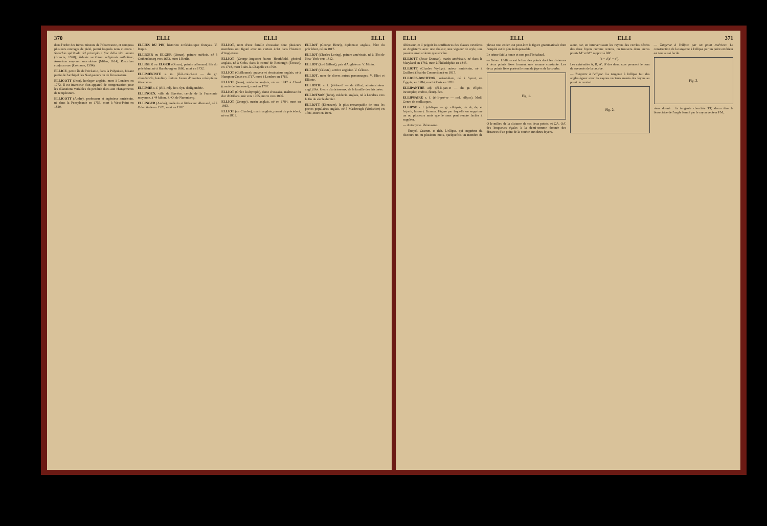370 ELLI ELLI ELLI
dans l'ordre des frères mineurs de l'observance, et composa plusieurs ouvrages de piété, parmi lesquels nous citerons : Specchio spirituale del principio e fine della vita umana (Brescia, 1590); Tabulæ veritatum religionis catholicæ; Rosarium magnum sacerdotum (Milan, 1614); Rosarium confessorum (Crémone, 1594).
ELLICE, petite île de l'Océanie, dans la Polynésie, faisant partie de l'archipel des Navigateurs ou de Krusenstern.
ELLICOTT (Jean), horloger anglais, mort à Londres en 1772. Il est inventeur d'un appareil de compensation pour les dilatations variables du pendule dues aux changements de température.
ELLICOTT (André), professeur et ingénieur américain, né dans la Pensylvanie en 1753, mort à West-Point en 1820.
ELLIES DU PIN, historien ecclésiastique français. V. Dupin.
ELLIGER ou ELGER (Otmar), peintre suédois, né à Gothembourg vers 1632, mort à Berlin.
ELLIGER ou ELGER (Otmar), peintre allemand, fils du précédent, né à Hambourg en 1666, mort en 1732.
ELLIMÉNISTE s. m. (él-li-mé-ni-ste — du gr. elliménistês, batelier). Entom. Genre d'insectes coléoptères tétramères.
ELLIMIE s. f. (él-li-mî). Bot. Syn. d'oligomérie.
ELLINGEN, ville de Bavière, cercle de la Franconie moyenne, à 44 kilom. S.-O. de Nuremberg.
ELLINGER (André), médecin et littérateur allemand, né à Orlemünde en 1526, mort en 1582.
ELLIOT, nom d'une famille écossaise dont plusieurs membres ont figuré avec un certain éclat dans l'histoire d'Angleterre.
ELLIOT (George-Auguste) baron Heathfield, général anglais, né à Stobs, dans le comté de Roxburgh (Écosse), en 1718, mort à Aix-la-Chapelle en 1790.
ELLIOT (Guillaume), graveur et dessinateur anglais, né à Hampton-Court en 1717, mort à Londres en 1766.
ELLIOT (Jean), médecin anglais, né en 1747 à Chard (comté de Somerset), mort en 1787.
ELLIOT (Grâce Dalrymple), dame écossaise, maîtresse du duc d'Orléans, née vers 1765, morte vers 1806.
ELLIOT (George), marin anglais, né en 1784, mort en 1863.
ELLIOT (sir Charles), marin anglais, parent du précédent, né en 1801.
ELLIOT (George Henri), diplomate anglais, frère du précédent, né en 1817.
ELLIOT (Charles Loring), peintre américain, né à l'Est de New-York vers 1812.
ELLIOT (lord Gilbert), pair d'Angleterre. V. Minto.
ELLIOT (Céleste), actrice anglaise. V. Céleste.
ELLIOT, nom de divers autres personnages. V. Eliot et Elliotte.
ELLIOTIE s. f. (él-li-o-tî — de Elliot, administrateur angl.) Bot. Genre d'arbrisseaux, de la famille des éricinées.
ELLIOTSON (John), médecin anglais, né à Londres vers la fin du siècle dernier.
ELLIOTT (Ebenezer), le plus remarquable de tous les poëtes populaires anglais, né à Masbrough (Yorkshire) en 1781, mort en 1849.
ELLI ELLI ELLI 371
défenseur, et il peignit les souffrances des classes ouvrières en Angleterre avec une chaleur, une vigueur de style, une passion aussi ardente que sincère.
ELLIOTT (Jesse Duncan), marin américain, né dans le Maryland en 1782, mort à Philadelphie en 1845.
ELLIOTT (Charles Wyllys), auteur américain, né à Guilford (État du Connecticut) en 1817.
ELLIOES-BOCHTOR, orientaliste, né à Syout, en Égypte, en 1784, mort à Paris en 1821.
ELLIPANTHE adj. (él-li-pan-te — du gr. ellipês, incomplet; anthos, fleur). Bot.
ELLIPSAIRE s. f. (él-li-psè-re — rad. ellipse). Moll. Genre de mollusques.
ELLIPSE s. f. (él-li-pse — gr. elleipsis; de ek, de, et leipein, laisser). Gramm. Figure par laquelle on supprime un ou plusieurs mots que le sens peut rendre faciles à suppléer.
— Antonyme. Pléonasme.
— Encycl. Gramm. et rhét. L'ellipse, qui supprime du discours un ou plusieurs mots, quelquefois un membre de phrase tout entier, est peut-être la figure grammaticale dont l'emploi est le plus indispensable.
Le crime fait la honte et non pas l'échafaud.
— Géom. L'ellipse est le lieu des points dont les distances à deux points fixes forment une somme constante. Les deux points fixes portent le nom de foyers de la courbe.
Fig. 1.
O le milieu de la distance de ces deux points, et OA, OA' des longueurs égales à la demi-somme donnée des distances d'un point de la courbe aux deux foyers.
autre, car, en intervertissant les rayons des cercles décrits des deux foyers comme centres, on trouvera deux autres points M'' et M''' rapport à BB'.
b = √(a² − c²).
Les extrémités A, B, A', B' des deux axes prennent le nom de sommets de la courbe.
— Tangente à l'ellipse. La tangente à l'ellipse fait des angles égaux avec les rayons vecteurs menés des foyers au point de contact.
Fig. 2.
— Tangente à l'ellipse par un point extérieur. La construction de la tangente à l'ellipse par un point extérieur est tout aussi facile.
Fig. 3.
rieur donné : la tangente cherchée TT, devra être la bissectrice de l'angle formé par le rayon vecteur FM₁.